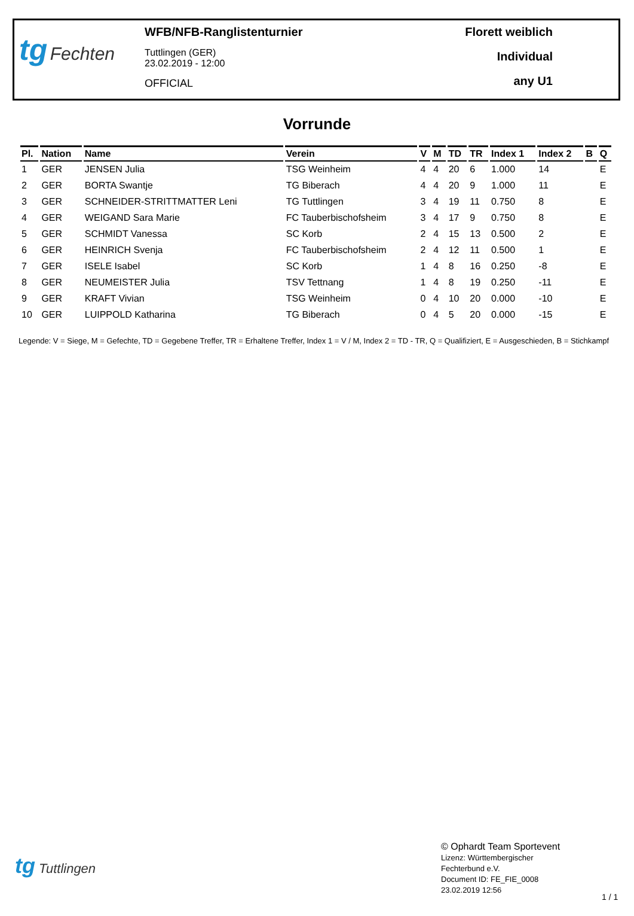tg Fechten
WFB/NFB-Ranglistenturnier
Tuttlingen (GER)
23.02.2019 - 12:00
OFFICIAL
Florett weiblich
Individual
any U1
Vorrunde
| Pl. | Nation | Name | Verein | V | M | TD | TR | Index 1 | Index 2 | B | Q |
| --- | --- | --- | --- | --- | --- | --- | --- | --- | --- | --- | --- |
| 1 | GER | JENSEN Julia | TSG Weinheim | 4 | 4 | 20 | 6 | 1.000 | 14 | | E |
| 2 | GER | BORTA Swantje | TG Biberach | 4 | 4 | 20 | 9 | 1.000 | 11 | | E |
| 3 | GER | SCHNEIDER-STRITTMATTER Leni | TG Tuttlingen | 3 | 4 | 19 | 11 | 0.750 | 8 | | E |
| 4 | GER | WEIGAND Sara Marie | FC Tauberbischofsheim | 3 | 4 | 17 | 9 | 0.750 | 8 | | E |
| 5 | GER | SCHMIDT Vanessa | SC Korb | 2 | 4 | 15 | 13 | 0.500 | 2 | | E |
| 6 | GER | HEINRICH Svenja | FC Tauberbischofsheim | 2 | 4 | 12 | 11 | 0.500 | 1 | | E |
| 7 | GER | ISELE Isabel | SC Korb | 1 | 4 | 8 | 16 | 0.250 | -8 | | E |
| 8 | GER | NEUMEISTER Julia | TSV Tettnang | 1 | 4 | 8 | 19 | 0.250 | -11 | | E |
| 9 | GER | KRAFT Vivian | TSG Weinheim | 0 | 4 | 10 | 20 | 0.000 | -10 | | E |
| 10 | GER | LUIPPOLD Katharina | TG Biberach | 0 | 4 | 5 | 20 | 0.000 | -15 | | E |
Legende: V = Siege, M = Gefechte, TD = Gegebene Treffer, TR = Erhaltene Treffer, Index 1 = V / M, Index 2 = TD - TR, Q = Qualifiziert, E = Ausgeschieden, B = Stichkampf
tg Tuttlingen
© Ophardt Team Sportevent
Lizenz: Württembergischer
Fechterbund e.V.
Document ID: FE_FIE_0008
23.02.2019 12:56
1 / 1